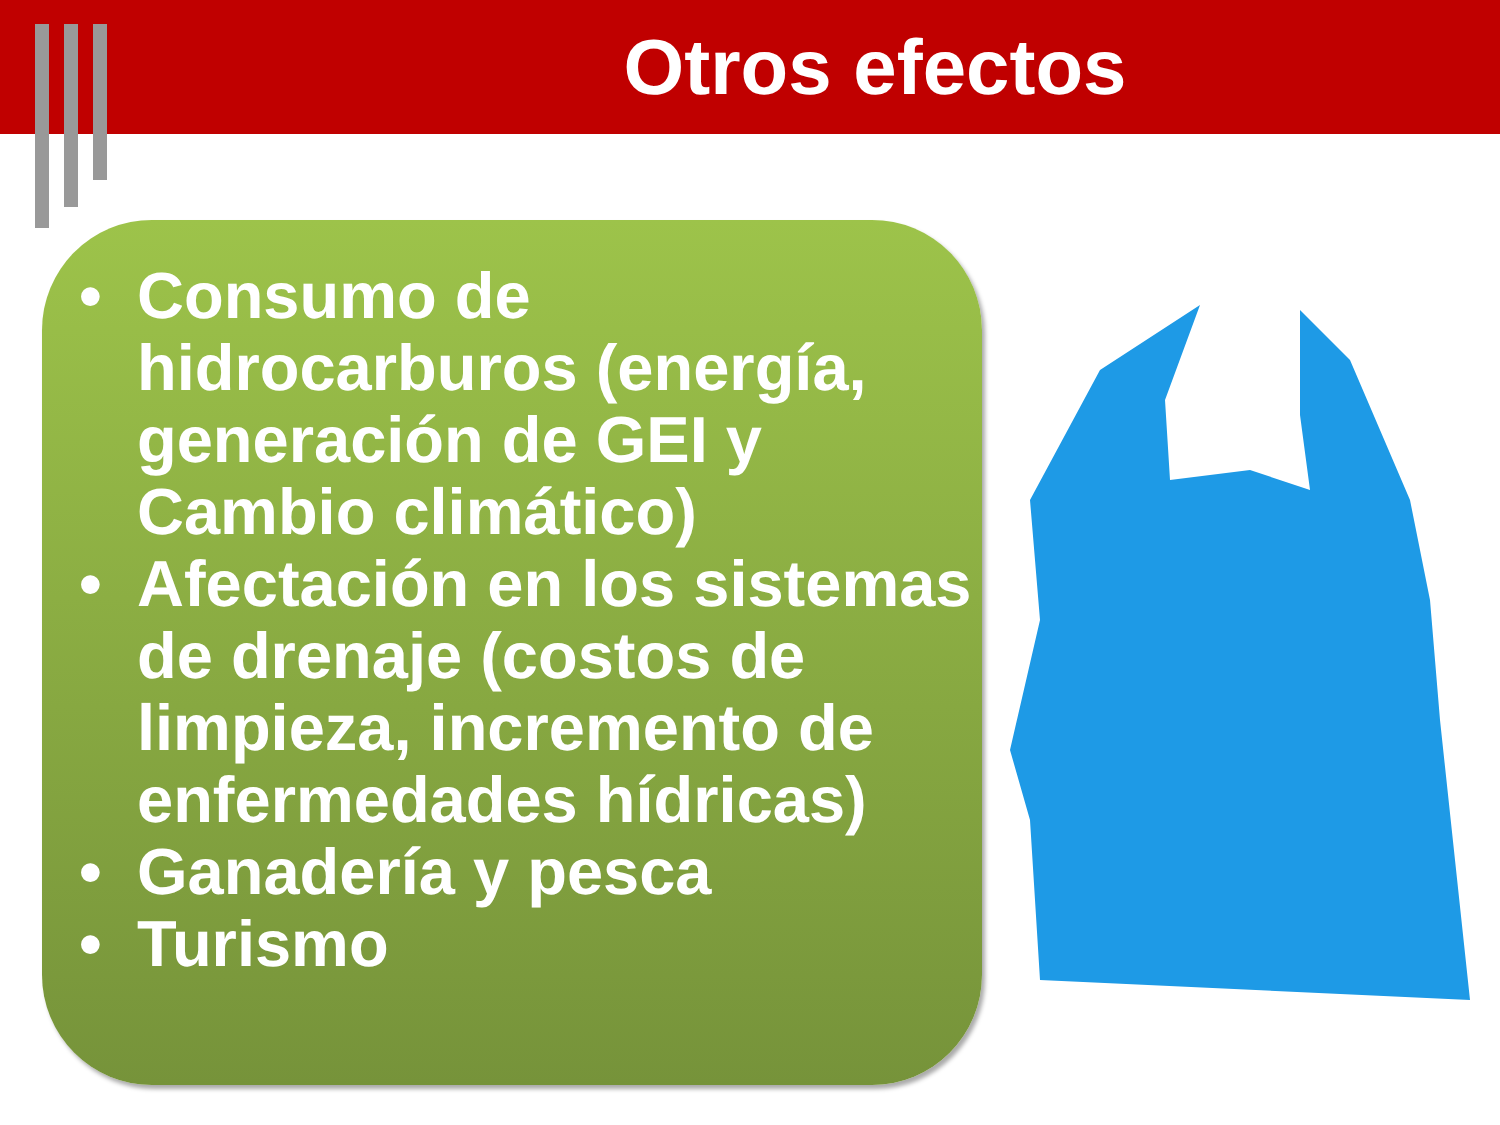Otros efectos
• Consumo de hidrocarburos (energía, generación de GEI y Cambio climático)
• Afectación en los sistemas de drenaje (costos de limpieza, incremento de enfermedades hídricas)
• Ganadería y pesca
• Turismo